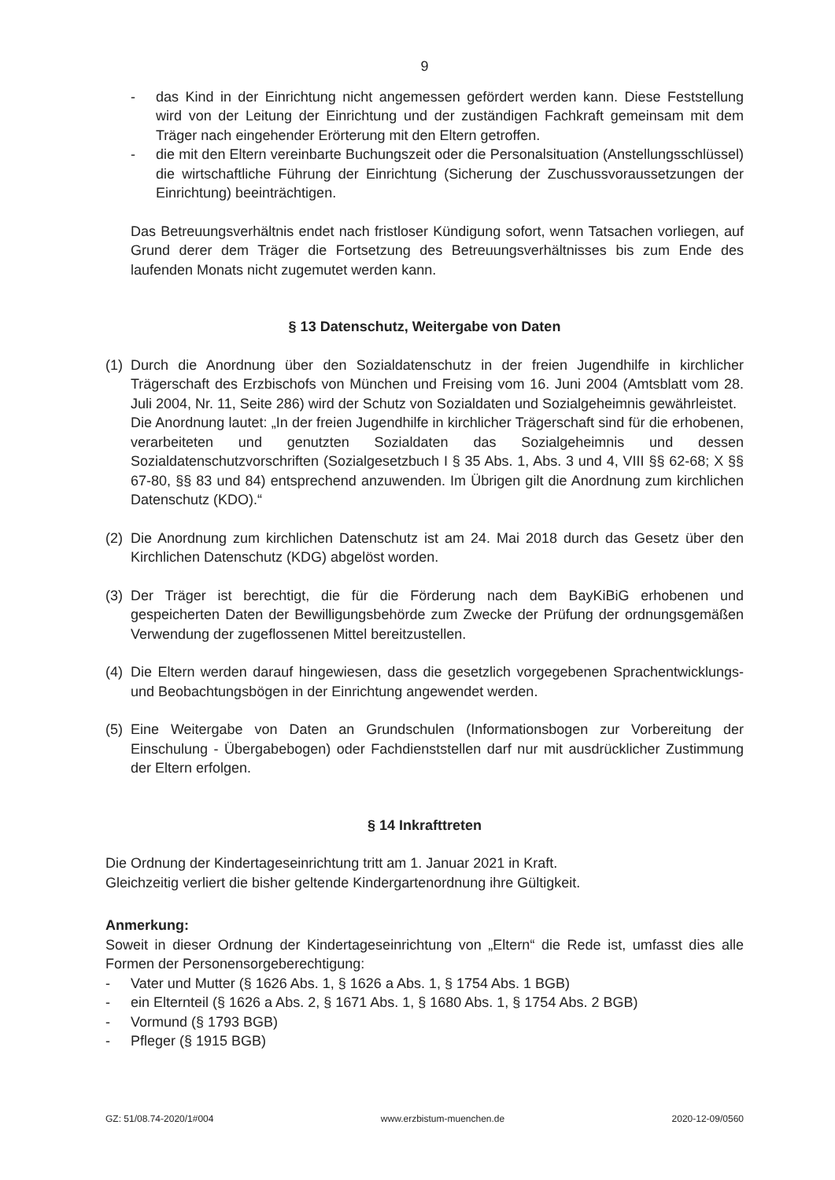9
- das Kind in der Einrichtung nicht angemessen gefördert werden kann. Diese Feststellung wird von der Leitung der Einrichtung und der zuständigen Fachkraft gemeinsam mit dem Träger nach eingehender Erörterung mit den Eltern getroffen.
- die mit den Eltern vereinbarte Buchungszeit oder die Personalsituation (Anstellungsschlüssel) die wirtschaftliche Führung der Einrichtung (Sicherung der Zuschussvoraussetzungen der Einrichtung) beeinträchtigen.
Das Betreuungsverhältnis endet nach fristloser Kündigung sofort, wenn Tatsachen vorliegen, auf Grund derer dem Träger die Fortsetzung des Betreuungsverhältnisses bis zum Ende des laufenden Monats nicht zugemutet werden kann.
§ 13 Datenschutz, Weitergabe von Daten
(1)
Durch die Anordnung über den Sozialdatenschutz in der freien Jugendhilfe in kirchlicher Trägerschaft des Erzbischofs von München und Freising vom 16. Juni 2004 (Amtsblatt vom 28. Juli 2004, Nr. 11, Seite 286) wird der Schutz von Sozialdaten und Sozialgeheimnis gewährleistet.
Die Anordnung lautet: „In der freien Jugendhilfe in kirchlicher Trägerschaft sind für die erhobenen, verarbeiteten und genutzten Sozialdaten das Sozialgeheimnis und dessen Sozialdatenschutzvorschriften (Sozialgesetzbuch I § 35 Abs. 1, Abs. 3 und 4, VIII §§ 62-68; X §§ 67-80, §§ 83 und 84) entsprechend anzuwenden. Im Übrigen gilt die Anordnung zum kirchlichen Datenschutz (KDO).“
(2)
Die Anordnung zum kirchlichen Datenschutz ist am 24. Mai 2018 durch das Gesetz über den Kirchlichen Datenschutz (KDG) abgelöst worden.
(3)
Der Träger ist berechtigt, die für die Förderung nach dem BayKiBiG erhobenen und gespeicherten Daten der Bewilligungsbehörde zum Zwecke der Prüfung der ordnungsgemäßen Verwendung der zugeflossenen Mittel bereitzustellen.
(4)
Die Eltern werden darauf hingewiesen, dass die gesetzlich vorgegebenen Sprachentwicklungs- und Beobachtungsbögen in der Einrichtung angewendet werden.
(5)
Eine Weitergabe von Daten an Grundschulen (Informationsbogen zur Vorbereitung der Einschulung - Übergabebogen) oder Fachdienststellen darf nur mit ausdrücklicher Zustimmung der Eltern erfolgen.
§ 14 Inkrafttreten
Die Ordnung der Kindertageseinrichtung tritt am 1. Januar 2021 in Kraft.
Gleichzeitig verliert die bisher geltende Kindergartenordnung ihre Gültigkeit.
Anmerkung:
Soweit in dieser Ordnung der Kindertageseinrichtung von „Eltern“ die Rede ist, umfasst dies alle Formen der Personensorgeberechtigung:
- Vater und Mutter (§ 1626 Abs. 1, § 1626 a Abs. 1, § 1754 Abs. 1 BGB)
- ein Elternteil (§ 1626 a Abs. 2, § 1671 Abs. 1, § 1680 Abs. 1, § 1754 Abs. 2 BGB)
- Vormund (§ 1793 BGB)
- Pfleger (§ 1915 BGB)
GZ: 51/08.74-2020/1#004 www.erzbistum-muenchen.de 2020-12-09/0560